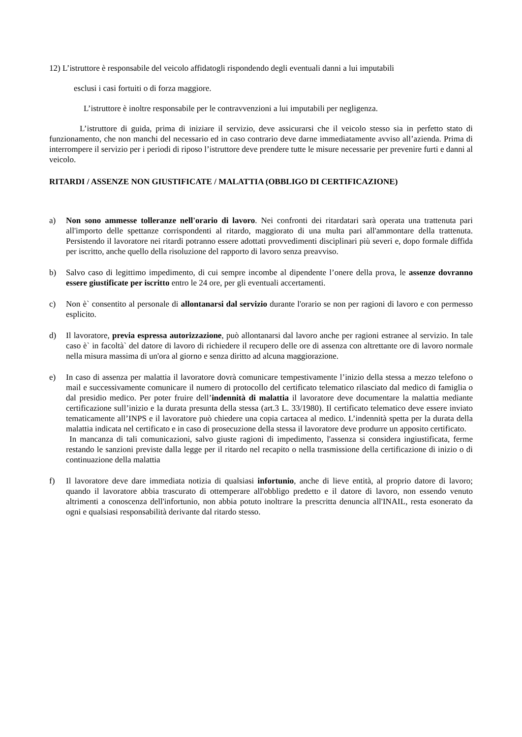12) L’istruttore è responsabile del veicolo affidatogli rispondendo degli eventuali danni a lui imputabili
esclusi i casi fortuiti o di forza maggiore.
L’istruttore è inoltre responsabile per le contravvenzioni a lui imputabili per negligenza.
L’istruttore di guida, prima di iniziare il servizio, deve assicurarsi che il veicolo stesso sia in perfetto stato di funzionamento, che non manchi del necessario ed in caso contrario deve darne immediatamente avviso all’azienda. Prima di interrompere il servizio per i periodi di riposo l’istruttore deve prendere tutte le misure necessarie per prevenire furti e danni al veicolo.
RITARDI / ASSENZE NON GIUSTIFICATE / MALATTIA (OBBLIGO DI CERTIFICAZIONE)
a) Non sono ammesse tolleranze nell'orario di lavoro. Nei confronti dei ritardatari sarà operata una trattenuta pari all'importo delle spettanze corrispondenti al ritardo, maggiorato di una multa pari all'ammontare della trattenuta. Persistendo il lavoratore nei ritardi potranno essere adottati provvedimenti disciplinari più severi e, dopo formale diffida per iscritto, anche quello della risoluzione del rapporto di lavoro senza preavviso.
b) Salvo caso di legittimo impedimento, di cui sempre incombe al dipendente l’onere della prova, le assenze dovranno essere giustificate per iscritto entro le 24 ore, per gli eventuali accertamenti.
c) Non è` consentito al personale di allontanarsi dal servizio durante l'orario se non per ragioni di lavoro e con permesso esplicito.
d) Il lavoratore, previa espressa autorizzazione, può allontanarsi dal lavoro anche per ragioni estranee al servizio. In tale caso è` in facoltà` del datore di lavoro di richiedere il recupero delle ore di assenza con altrettante ore di lavoro normale nella misura massima di un'ora al giorno e senza diritto ad alcuna maggiorazione.
e) In caso di assenza per malattia il lavoratore dovrà comunicare tempestivamente l’inizio della stessa a mezzo telefono o mail e successivamente comunicare il numero di protocollo del certificato telematico rilasciato dal medico di famiglia o dal presidio medico. Per poter fruire dell’indennità di malattia il lavoratore deve documentare la malattia mediante certificazione sull’inizio e la durata presunta della stessa (art.3 L. 33/1980). Il certificato telematico deve essere inviato tematicamente all’INPS e il lavoratore può chiedere una copia cartacea al medico. L’indennità spetta per la durata della malattia indicata nel certificato e in caso di prosecuzione della stessa il lavoratore deve produrre un apposito certificato.
In mancanza di tali comunicazioni, salvo giuste ragioni di impedimento, l'assenza si considera ingiustificata, ferme restando le sanzioni previste dalla legge per il ritardo nel recapito o nella trasmissione della certificazione di inizio o di continuazione della malattia
f) Il lavoratore deve dare immediata notizia di qualsiasi infortunio, anche di lieve entità, al proprio datore di lavoro; quando il lavoratore abbia trascurato di ottemperare all'obbligo predetto e il datore di lavoro, non essendo venuto altrimenti a conoscenza dell'infortunio, non abbia potuto inoltrare la prescritta denuncia all'INAIL, resta esonerato da ogni e qualsiasi responsabilità derivante dal ritardo stesso.